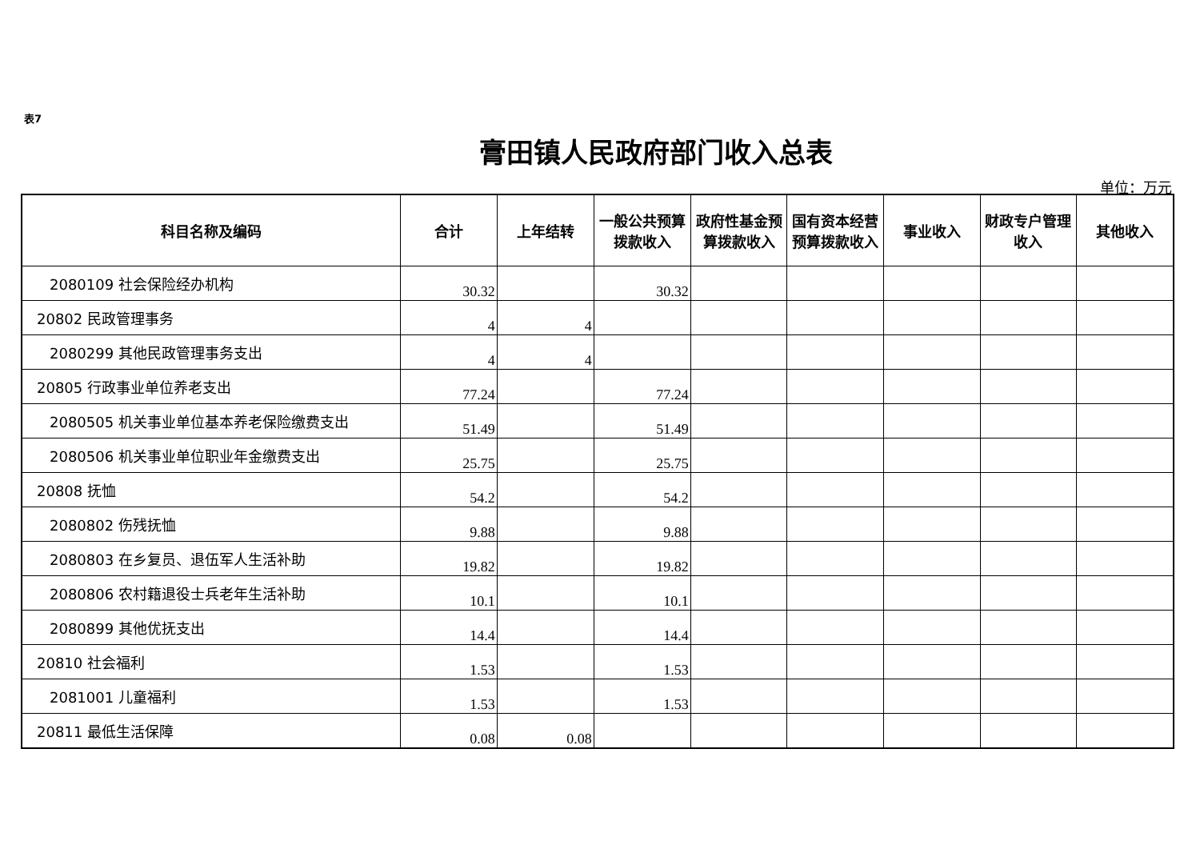表7
膏田镇人民政府部门收入总表
单位：万元
| 科目名称及编码 | 合计 | 上年结转 | 一般公共预算拨款收入 | 政府性基金预算拨款收入 | 国有资本经营预算拨款收入 | 事业收入 | 财政专户管理收入 | 其他收入 |
| --- | --- | --- | --- | --- | --- | --- | --- | --- |
| 2080109 社会保险经办机构 | 30.32 | | 30.32 | | | | | |
| 20802 民政管理事务 | 4 | 4 | | | | | | |
| 2080299 其他民政管理事务支出 | 4 | 4 | | | | | | |
| 20805 行政事业单位养老支出 | 77.24 | | 77.24 | | | | | |
| 2080505 机关事业单位基本养老保险缴费支出 | 51.49 | | 51.49 | | | | | |
| 2080506 机关事业单位职业年金缴费支出 | 25.75 | | 25.75 | | | | | |
| 20808 抚恤 | 54.2 | | 54.2 | | | | | |
| 2080802 伤残抚恤 | 9.88 | | 9.88 | | | | | |
| 2080803 在乡复员、退伍军人生活补助 | 19.82 | | 19.82 | | | | | |
| 2080806 农村籍退役士兵老年生活补助 | 10.1 | | 10.1 | | | | | |
| 2080899 其他优抚支出 | 14.4 | | 14.4 | | | | | |
| 20810 社会福利 | 1.53 | | 1.53 | | | | | |
| 2081001 儿童福利 | 1.53 | | 1.53 | | | | | |
| 20811 最低生活保障 | 0.08 | 0.08 | | | | | | |